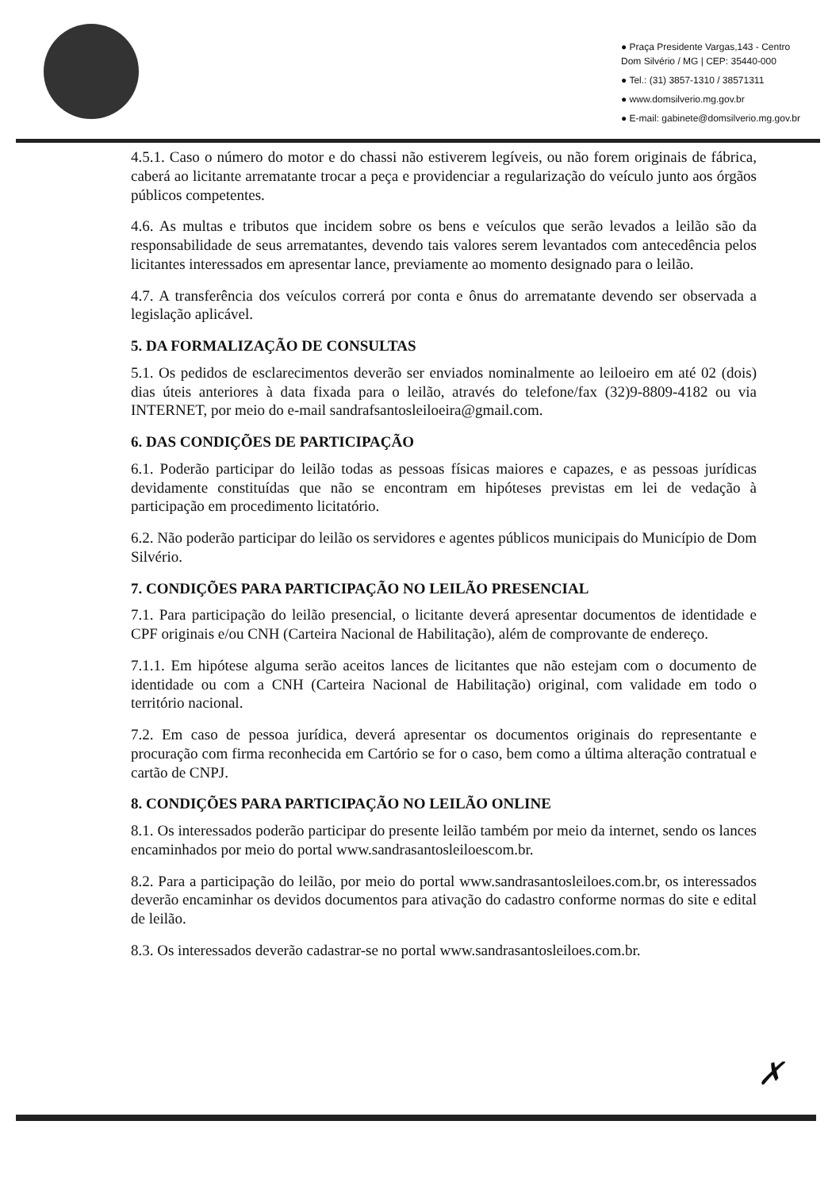● Praça Presidente Vargas,143 - Centro
Dom Silvério / MG | CEP: 35440-000
● Tel.: (31) 3857-1310 / 38571311
● www.domsilverio.mg.gov.br
● E-mail: gabinete@domsilverio.mg.gov.br
4.5.1. Caso o número do motor e do chassi não estiverem legíveis, ou não forem originais de fábrica, caberá ao licitante arrematante trocar a peça e providenciar a regularização do veículo junto aos órgãos públicos competentes.
4.6. As multas e tributos que incidem sobre os bens e veículos que serão levados a leilão são da responsabilidade de seus arrematantes, devendo tais valores serem levantados com antecedência pelos licitantes interessados em apresentar lance, previamente ao momento designado para o leilão.
4.7. A transferência dos veículos correrá por conta e ônus do arrematante devendo ser observada a legislação aplicável.
5. DA FORMALIZAÇÃO DE CONSULTAS
5.1. Os pedidos de esclarecimentos deverão ser enviados nominalmente ao leiloeiro em até 02 (dois) dias úteis anteriores à data fixada para o leilão, através do telefone/fax (32)9-8809-4182 ou via INTERNET, por meio do e-mail sandrafsantosleiloeira@gmail.com.
6. DAS CONDIÇÕES DE PARTICIPAÇÃO
6.1. Poderão participar do leilão todas as pessoas físicas maiores e capazes, e as pessoas jurídicas devidamente constituídas que não se encontram em hipóteses previstas em lei de vedação à participação em procedimento licitatório.
6.2. Não poderão participar do leilão os servidores e agentes públicos municipais do Município de Dom Silvério.
7. CONDIÇÕES PARA PARTICIPAÇÃO NO LEILÃO PRESENCIAL
7.1. Para participação do leilão presencial, o licitante deverá apresentar documentos de identidade e CPF originais e/ou CNH (Carteira Nacional de Habilitação), além de comprovante de endereço.
7.1.1. Em hipótese alguma serão aceitos lances de licitantes que não estejam com o documento de identidade ou com a CNH (Carteira Nacional de Habilitação) original, com validade em todo o território nacional.
7.2. Em caso de pessoa jurídica, deverá apresentar os documentos originais do representante e procuração com firma reconhecida em Cartório se for o caso, bem como a última alteração contratual e cartão de CNPJ.
8. CONDIÇÕES PARA PARTICIPAÇÃO NO LEILÃO ONLINE
8.1. Os interessados poderão participar do presente leilão também por meio da internet, sendo os lances encaminhados por meio do portal www.sandrasantosleiloescom.br.
8.2. Para a participação do leilão, por meio do portal www.sandrasantosleiloes.com.br, os interessados deverão encaminhar os devidos documentos para ativação do cadastro conforme normas do site e edital de leilão.
8.3. Os interessados deverão cadastrar-se no portal www.sandrasantosleiloes.com.br.
✗